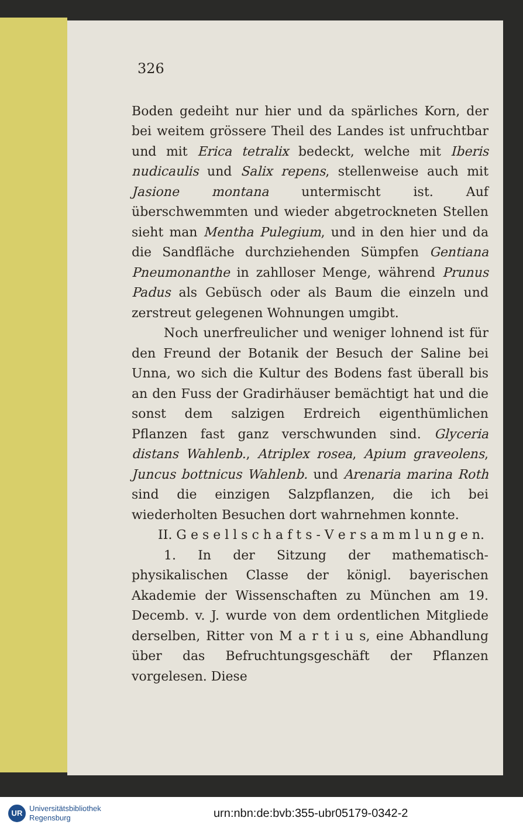326
Boden gedeiht nur hier und da spärliches Korn, der bei weitem grössere Theil des Landes ist unfruchtbar und mit Erica tetralix bedeckt, welche mit Iberis nudicaulis und Salix repens, stellenweise auch mit Jasione montana untermischt ist. Auf überschwemmten und wieder abgetrockneten Stellen sieht man Mentha Pulegium, und in den hier und da die Sandfläche durchziehenden Sümpfen Gentiana Pneumonanthe in zahlloser Menge, während Prunus Padus als Gebüsch oder als Baum die einzeln und zerstreut gelegenen Wohnungen umgibt.
Noch unerfreulicher und weniger lohnend ist für den Freund der Botanik der Besuch der Saline bei Unna, wo sich die Kultur des Bodens fast überall bis an den Fuss der Gradirhäuser bemächtigt hat und die sonst dem salzigen Erdreich eigenthümlichen Pflanzen fast ganz verschwunden sind. Glyceria distans Wahlenb., Atriplex rosea, Apium graveolens, Juncus bottnicus Wahlenb. und Arenaria marina Roth sind die einzigen Salzpflanzen, die ich bei wiederholten Besuchen dort wahrnehmen konnte.
II. G e s e l l s c h a f t s - V e r s a m m l u n g e n.
1. In der Sitzung der mathematisch-physikalischen Classe der königl. bayerischen Akademie der Wissenschaften zu München am 19. Decemb. v. J. wurde von dem ordentlichen Mitgliede derselben, Ritter von M a r t i u s, eine Abhandlung über das Befruchtungsgeschäft der Pflanzen vorgelesen. Diese
UR Universitätsbibliothek
Regensburg
urn:nbn:de:bvb:355-ubr05179-0342-2